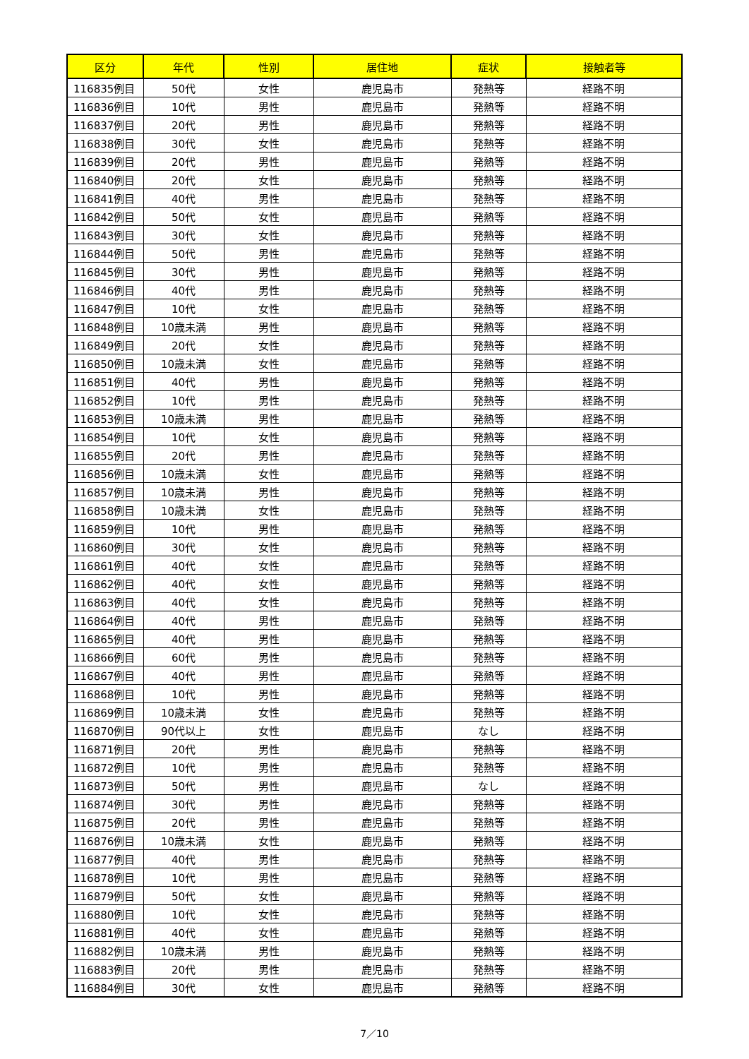| 区分 | 年代 | 性別 | 居住地 | 症状 | 接触者等 |
| --- | --- | --- | --- | --- | --- |
| 116835例目 | 50代 | 女性 | 鹿児島市 | 発熱等 | 経路不明 |
| 116836例目 | 10代 | 男性 | 鹿児島市 | 発熱等 | 経路不明 |
| 116837例目 | 20代 | 男性 | 鹿児島市 | 発熱等 | 経路不明 |
| 116838例目 | 30代 | 女性 | 鹿児島市 | 発熱等 | 経路不明 |
| 116839例目 | 20代 | 男性 | 鹿児島市 | 発熱等 | 経路不明 |
| 116840例目 | 20代 | 女性 | 鹿児島市 | 発熱等 | 経路不明 |
| 116841例目 | 40代 | 男性 | 鹿児島市 | 発熱等 | 経路不明 |
| 116842例目 | 50代 | 女性 | 鹿児島市 | 発熱等 | 経路不明 |
| 116843例目 | 30代 | 女性 | 鹿児島市 | 発熱等 | 経路不明 |
| 116844例目 | 50代 | 男性 | 鹿児島市 | 発熱等 | 経路不明 |
| 116845例目 | 30代 | 男性 | 鹿児島市 | 発熱等 | 経路不明 |
| 116846例目 | 40代 | 男性 | 鹿児島市 | 発熱等 | 経路不明 |
| 116847例目 | 10代 | 女性 | 鹿児島市 | 発熱等 | 経路不明 |
| 116848例目 | 10歳未満 | 男性 | 鹿児島市 | 発熱等 | 経路不明 |
| 116849例目 | 20代 | 女性 | 鹿児島市 | 発熱等 | 経路不明 |
| 116850例目 | 10歳未満 | 女性 | 鹿児島市 | 発熱等 | 経路不明 |
| 116851例目 | 40代 | 男性 | 鹿児島市 | 発熱等 | 経路不明 |
| 116852例目 | 10代 | 男性 | 鹿児島市 | 発熱等 | 経路不明 |
| 116853例目 | 10歳未満 | 男性 | 鹿児島市 | 発熱等 | 経路不明 |
| 116854例目 | 10代 | 女性 | 鹿児島市 | 発熱等 | 経路不明 |
| 116855例目 | 20代 | 男性 | 鹿児島市 | 発熱等 | 経路不明 |
| 116856例目 | 10歳未満 | 女性 | 鹿児島市 | 発熱等 | 経路不明 |
| 116857例目 | 10歳未満 | 男性 | 鹿児島市 | 発熱等 | 経路不明 |
| 116858例目 | 10歳未満 | 女性 | 鹿児島市 | 発熱等 | 経路不明 |
| 116859例目 | 10代 | 男性 | 鹿児島市 | 発熱等 | 経路不明 |
| 116860例目 | 30代 | 女性 | 鹿児島市 | 発熱等 | 経路不明 |
| 116861例目 | 40代 | 女性 | 鹿児島市 | 発熱等 | 経路不明 |
| 116862例目 | 40代 | 女性 | 鹿児島市 | 発熱等 | 経路不明 |
| 116863例目 | 40代 | 女性 | 鹿児島市 | 発熱等 | 経路不明 |
| 116864例目 | 40代 | 男性 | 鹿児島市 | 発熱等 | 経路不明 |
| 116865例目 | 40代 | 男性 | 鹿児島市 | 発熱等 | 経路不明 |
| 116866例目 | 60代 | 男性 | 鹿児島市 | 発熱等 | 経路不明 |
| 116867例目 | 40代 | 男性 | 鹿児島市 | 発熱等 | 経路不明 |
| 116868例目 | 10代 | 男性 | 鹿児島市 | 発熱等 | 経路不明 |
| 116869例目 | 10歳未満 | 女性 | 鹿児島市 | 発熱等 | 経路不明 |
| 116870例目 | 90代以上 | 女性 | 鹿児島市 | なし | 経路不明 |
| 116871例目 | 20代 | 男性 | 鹿児島市 | 発熱等 | 経路不明 |
| 116872例目 | 10代 | 男性 | 鹿児島市 | 発熱等 | 経路不明 |
| 116873例目 | 50代 | 男性 | 鹿児島市 | なし | 経路不明 |
| 116874例目 | 30代 | 男性 | 鹿児島市 | 発熱等 | 経路不明 |
| 116875例目 | 20代 | 男性 | 鹿児島市 | 発熱等 | 経路不明 |
| 116876例目 | 10歳未満 | 女性 | 鹿児島市 | 発熱等 | 経路不明 |
| 116877例目 | 40代 | 男性 | 鹿児島市 | 発熱等 | 経路不明 |
| 116878例目 | 10代 | 男性 | 鹿児島市 | 発熱等 | 経路不明 |
| 116879例目 | 50代 | 女性 | 鹿児島市 | 発熱等 | 経路不明 |
| 116880例目 | 10代 | 女性 | 鹿児島市 | 発熱等 | 経路不明 |
| 116881例目 | 40代 | 女性 | 鹿児島市 | 発熱等 | 経路不明 |
| 116882例目 | 10歳未満 | 男性 | 鹿児島市 | 発熱等 | 経路不明 |
| 116883例目 | 20代 | 男性 | 鹿児島市 | 発熱等 | 経路不明 |
| 116884例目 | 30代 | 女性 | 鹿児島市 | 発熱等 | 経路不明 |
7／10